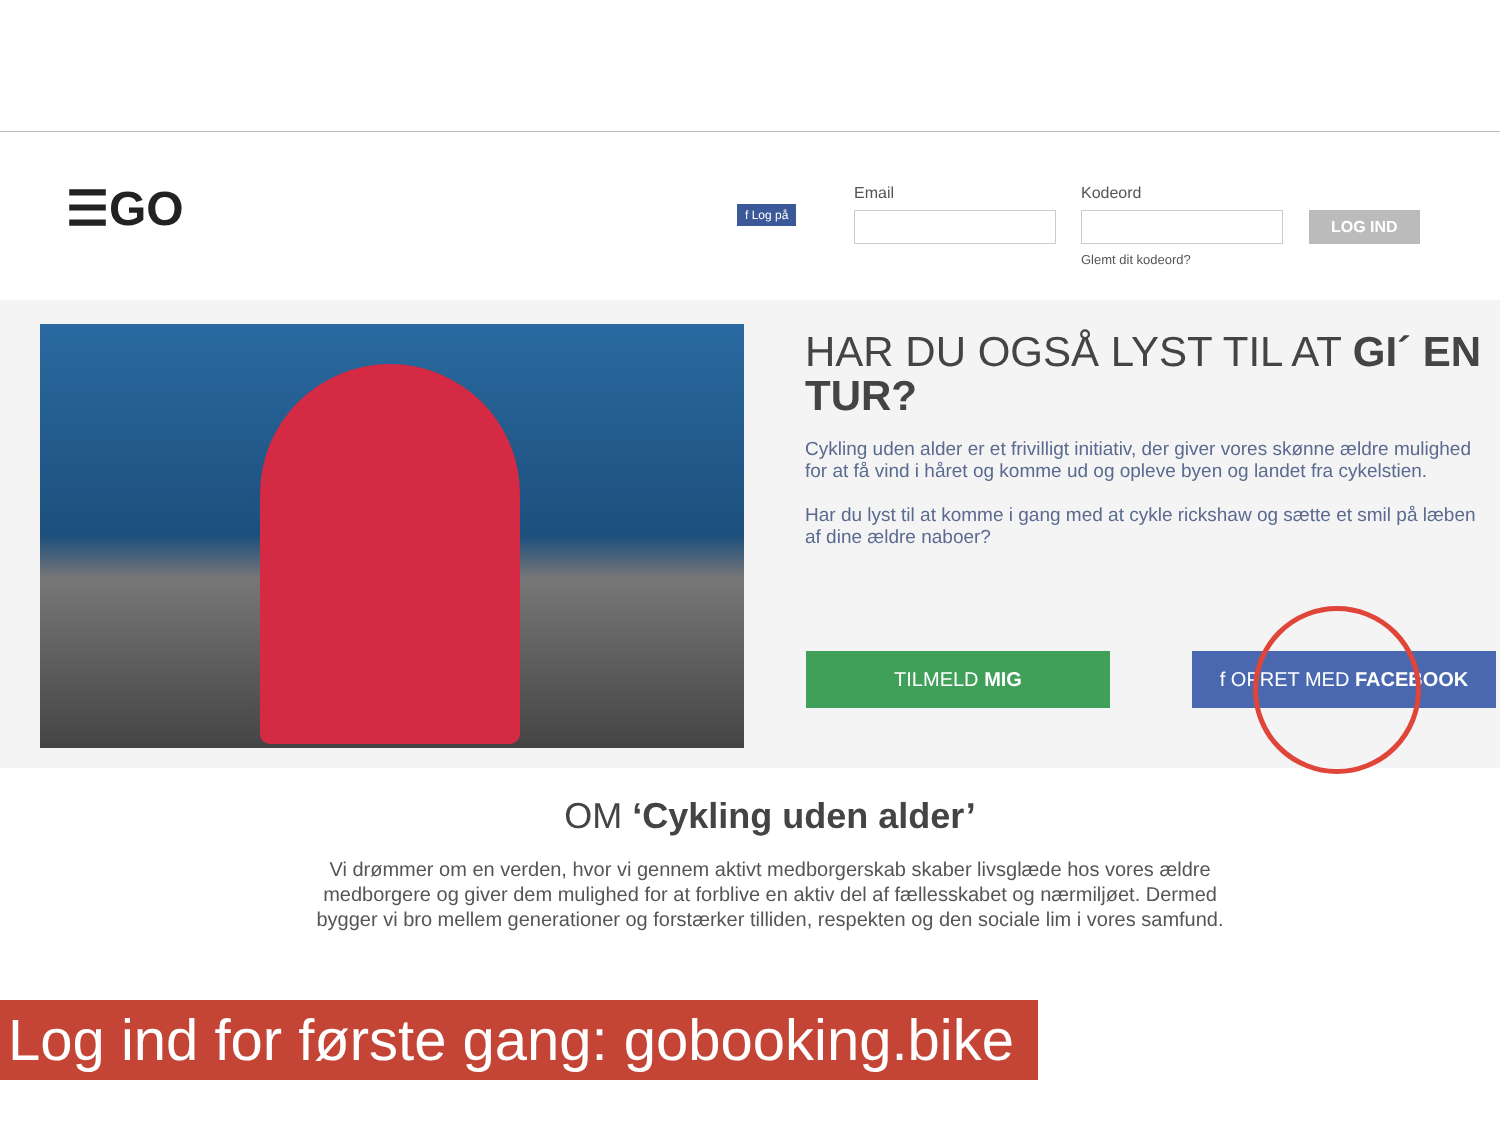☰GO f Log på
Email
Kodeord
Glemt dit kodeord?
LOG IND
HAR DU OGSÅ LYST TIL AT GI´ EN TUR?
Cykling uden alder er et frivilligt initiativ, der giver vores skønne ældre mulighed for at få vind i håret og komme ud og opleve byen og landet fra cykelstien.
Har du lyst til at komme i gang med at cykle rickshaw og sætte et smil på læben af dine ældre naboer?
TILMELD MIG f OPRET MED FACEBOOK
OM ‘Cykling uden alder’
Vi drømmer om en verden, hvor vi gennem aktivt medborgerskab skaber livsglæde hos vores ældre medborgere og giver dem mulighed for at forblive en aktiv del af fællesskabet og nærmiljøet. Dermed bygger vi bro mellem generationer og forstærker tilliden, respekten og den sociale lim i vores samfund.
Log ind for første gang: gobooking.bike